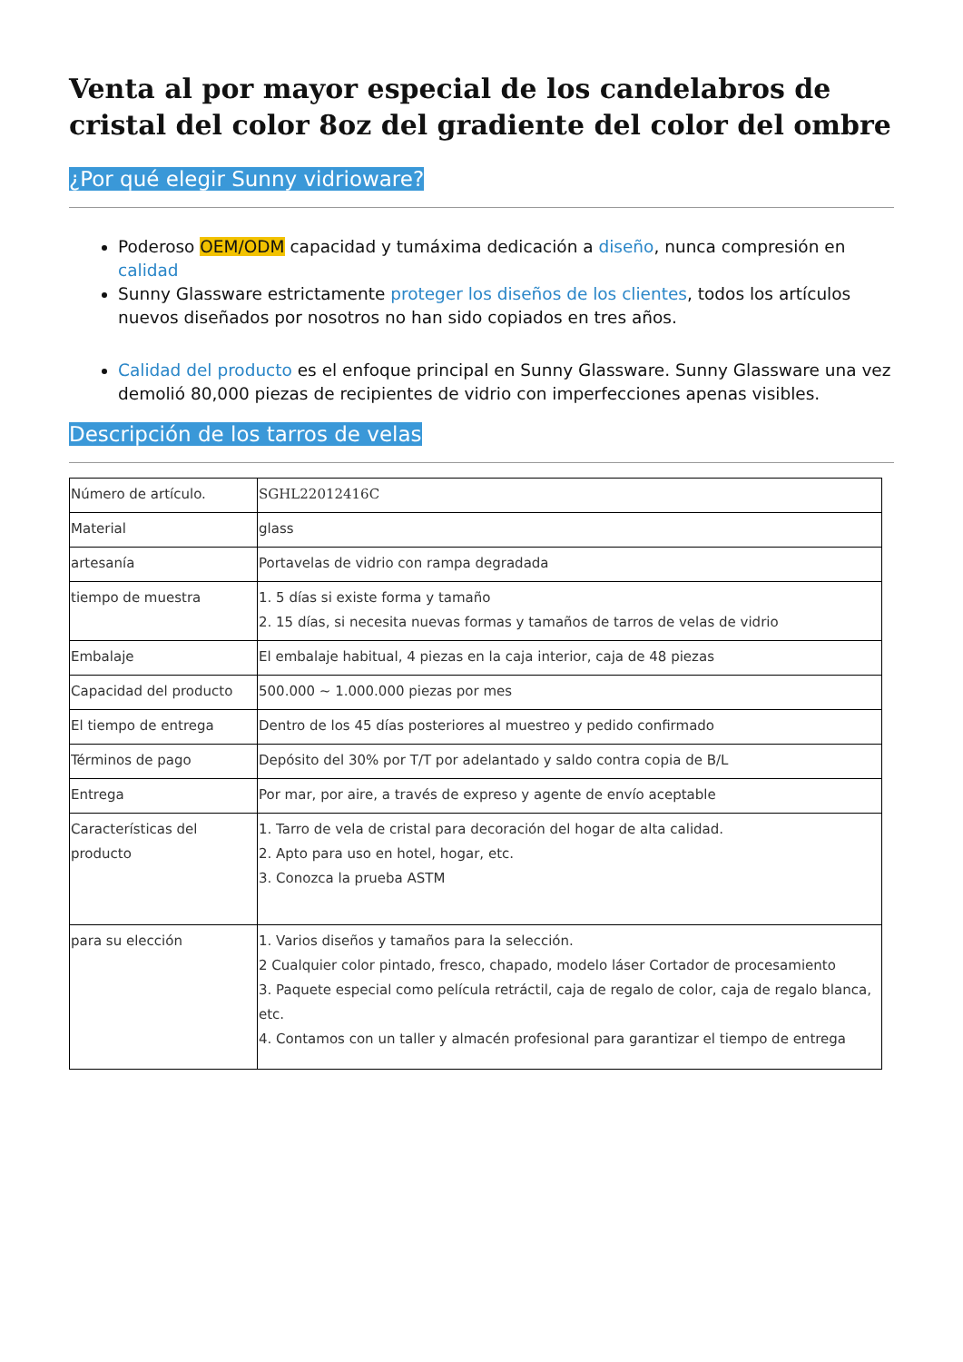Venta al por mayor especial de los candelabros de cristal del color 8oz del gradiente del color del ombre
¿Por qué elegir Sunny vidrioware?
Poderoso OEM/ODM capacidad y tumáxima dedicación a diseño, nunca compresión en calidad
Sunny Glassware estrictamente proteger los diseños de los clientes, todos los artículos nuevos diseñados por nosotros no han sido copiados en tres años.
Calidad del producto es el enfoque principal en Sunny Glassware. Sunny Glassware una vez demolió 80,000 piezas de recipientes de vidrio con imperfecciones apenas visibles.
Descripción de los tarros de velas
| Número de artículo. | SGHL22012416C |
| Material | glass |
| artesanía | Portavelas de vidrio con rampa degradada |
| tiempo de muestra | 1. 5 días si existe forma y tamaño 2. 15 días, si necesita nuevas formas y tamaños de tarros de velas de vidrio |
| Embalaje | El embalaje habitual, 4 piezas en la caja interior, caja de 48 piezas |
| Capacidad del producto | 500.000 ~ 1.000.000 piezas por mes |
| El tiempo de entrega | Dentro de los 45 días posteriores al muestreo y pedido confirmado |
| Términos de pago | Depósito del 30% por T/T por adelantado y saldo contra copia de B/L |
| Entrega | Por mar, por aire, a través de expreso y agente de envío aceptable |
| Características del producto | 1. Tarro de vela de cristal para decoración del hogar de alta calidad. 2. Apto para uso en hotel, hogar, etc. 3. Conozca la prueba ASTM |
| para su elección | 1. Varios diseños y tamaños para la selección. 2 Cualquier color pintado, fresco, chapado, modelo láser Cortador de procesamiento 3. Paquete especial como película retráctil, caja de regalo de color, caja de regalo blanca, etc. 4. Contamos con un taller y almacén profesional para garantizar el tiempo de entrega |